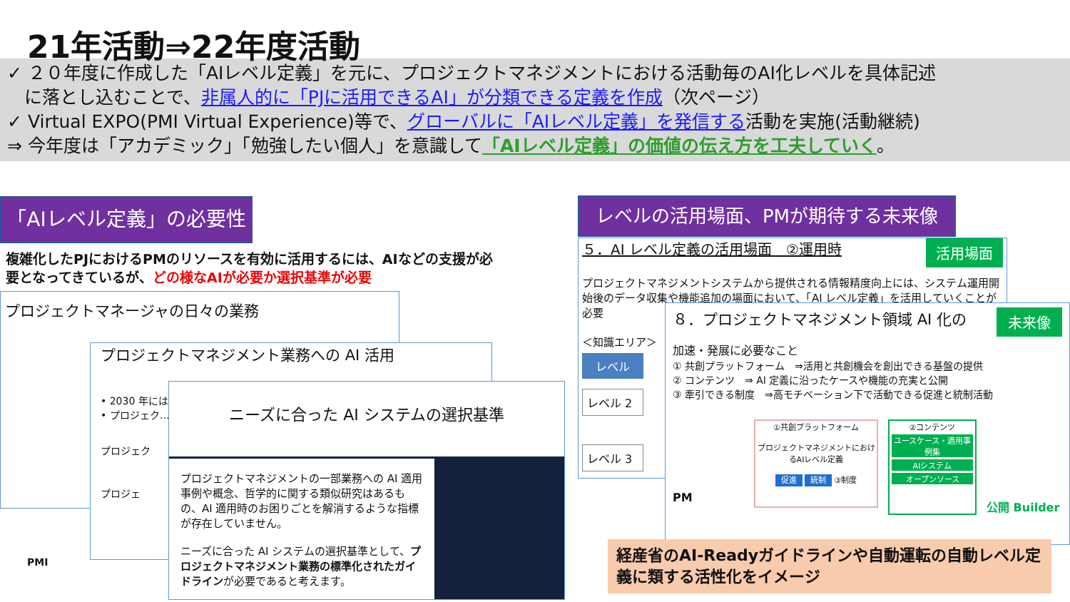21年活動⇒22年度活動
✓ ２０年度に作成した「AIレベル定義」を元に、プロジェクトマネジメントにおける活動毎のAI化レベルを具体記述
に落とし込むことで、非属人的に「PJに活用できるAI」が分類できる定義を作成（次ページ）
✓ Virtual EXPO(PMI Virtual Experience)等で、グローバルに「AIレベル定義」を発信する活動を実施(活動継続)
⇒ 今年度は「アカデミック」「勉強したい個人」を意識して「AIレベル定義」の価値の伝え方を工夫していく。
「AIレベル定義」の必要性
複雑化したPJにおけるPMのリソースを有効に活用するには、AIなどの支援が必要となってきているが、どの様なAIが必要か選択基準が必要
プロジェクトマネージャの日々の業務
プロジェクトマネジメント業務への AI 活用
• 2030 年には…
• プロジェク…
プロジェク
プロジェ
ニーズに合った AI システムの選択基準
プロジェクトマネジメントの一部業務への AI 適用事例や概念、哲学的に関する類似研究はあるもの、AI 適用時のお困りごとを解消するような指標が存在していません。
ニーズに合った AI システムの選択基準として、プロジェクトマネジメント業務の標準化されたガイドラインが必要であると考えます。
PMI
レベルの活用場面、PMが期待する未来像
５．AI レベル定義の活用場面　②運用時 活用場面
プロジェクトマネジメントシステムから提供される情報精度向上には、システム運用開始後のデータ収集や機能追加の場面において、「AI レベル定義」を活用していくことが必要
＜知識エリア＞
レベル
レベル 2
レベル 3
８．プロジェクトマネジメント領域 AI 化の 未来像
加速・発展に必要なこと
① 共創プラットフォーム　⇒活用と共創機会を創出できる基盤の提供
② コンテンツ　⇒ AI 定義に沿ったケースや機能の充実と公開
③ 牽引できる制度　⇒高モチベーション下で活動できる促進と統制活動
PM
①共創プラットフォーム
プロジェクトマネジメントにおけるAIレベル定義
促進 統制 ③制度
②コンテンツ
ユースケース・適用事例集
AIシステム
オープンソース
公開 Builder
経産省のAI-Readyガイドラインや自動運転の自動レベル定義に類する活性化をイメージ